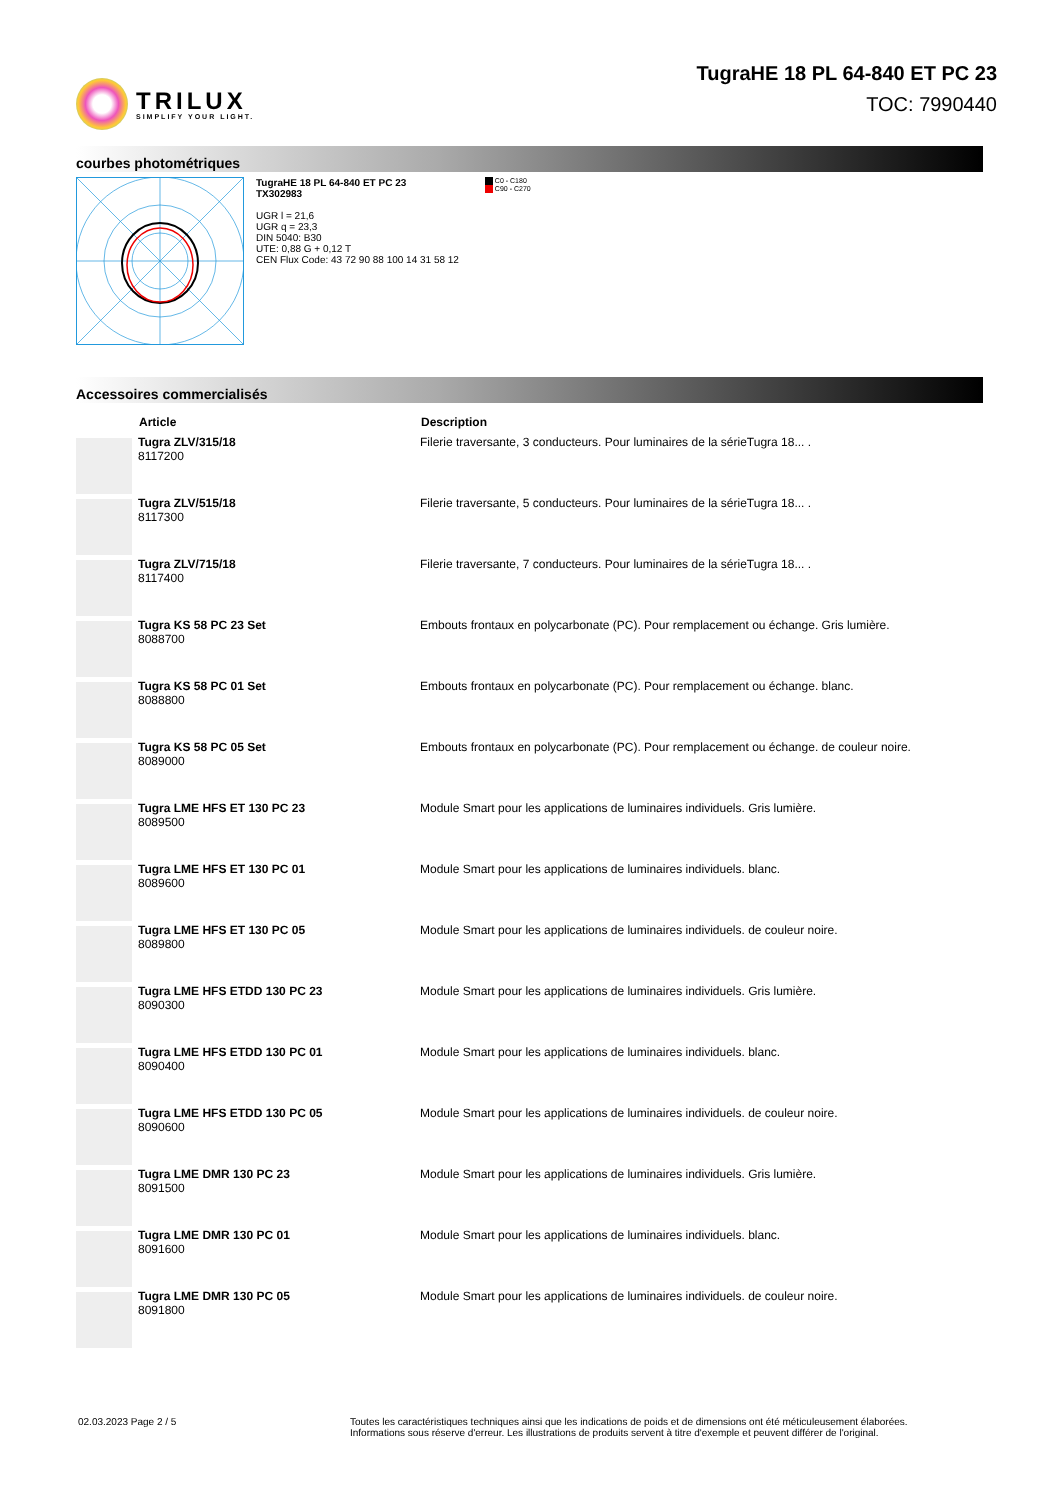TRILUX
SIMPLIFY YOUR LIGHT.
TugraHE 18 PL 64-840 ET PC 23
TOC: 7990440
courbes photométriques
TugraHE 18 PL 64-840 ET PC 23
TX302983
UGR l = 21,6
UGR q = 23,3
DIN 5040: B30
UTE: 0,88 G + 0,12 T
CEN Flux Code: 43 72 90 88 100 14 31 58 12
C0 - C180
C90 - C270
Accessoires commercialisés
| | Article | Description |
| --- | --- | --- |
| | Tugra ZLV/315/18 8117200 | Filerie traversante, 3 conducteurs. Pour luminaires de la sérieTugra 18... . |
| | Tugra ZLV/515/18 8117300 | Filerie traversante, 5 conducteurs. Pour luminaires de la sérieTugra 18... . |
| | Tugra ZLV/715/18 8117400 | Filerie traversante, 7 conducteurs. Pour luminaires de la sérieTugra 18... . |
| | Tugra KS 58 PC 23 Set 8088700 | Embouts frontaux en polycarbonate (PC). Pour remplacement ou échange. Gris lumière. |
| | Tugra KS 58 PC 01 Set 8088800 | Embouts frontaux en polycarbonate (PC). Pour remplacement ou échange. blanc. |
| | Tugra KS 58 PC 05 Set 8089000 | Embouts frontaux en polycarbonate (PC). Pour remplacement ou échange. de couleur noire. |
| | Tugra LME HFS ET 130 PC 23 8089500 | Module Smart pour les applications de luminaires individuels. Gris lumière. |
| | Tugra LME HFS ET 130 PC 01 8089600 | Module Smart pour les applications de luminaires individuels. blanc. |
| | Tugra LME HFS ET 130 PC 05 8089800 | Module Smart pour les applications de luminaires individuels. de couleur noire. |
| | Tugra LME HFS ETDD 130 PC 23 8090300 | Module Smart pour les applications de luminaires individuels. Gris lumière. |
| | Tugra LME HFS ETDD 130 PC 01 8090400 | Module Smart pour les applications de luminaires individuels. blanc. |
| | Tugra LME HFS ETDD 130 PC 05 8090600 | Module Smart pour les applications de luminaires individuels. de couleur noire. |
| | Tugra LME DMR 130 PC 23 8091500 | Module Smart pour les applications de luminaires individuels. Gris lumière. |
| | Tugra LME DMR 130 PC 01 8091600 | Module Smart pour les applications de luminaires individuels. blanc. |
| | Tugra LME DMR 130 PC 05 8091800 | Module Smart pour les applications de luminaires individuels. de couleur noire. |
02.03.2023 Page 2 / 5 Toutes les caractéristiques techniques ainsi que les indications de poids et de dimensions ont été méticuleusement élaborées.
Informations sous réserve d'erreur. Les illustrations de produits servent à titre d'exemple et peuvent différer de l'original.